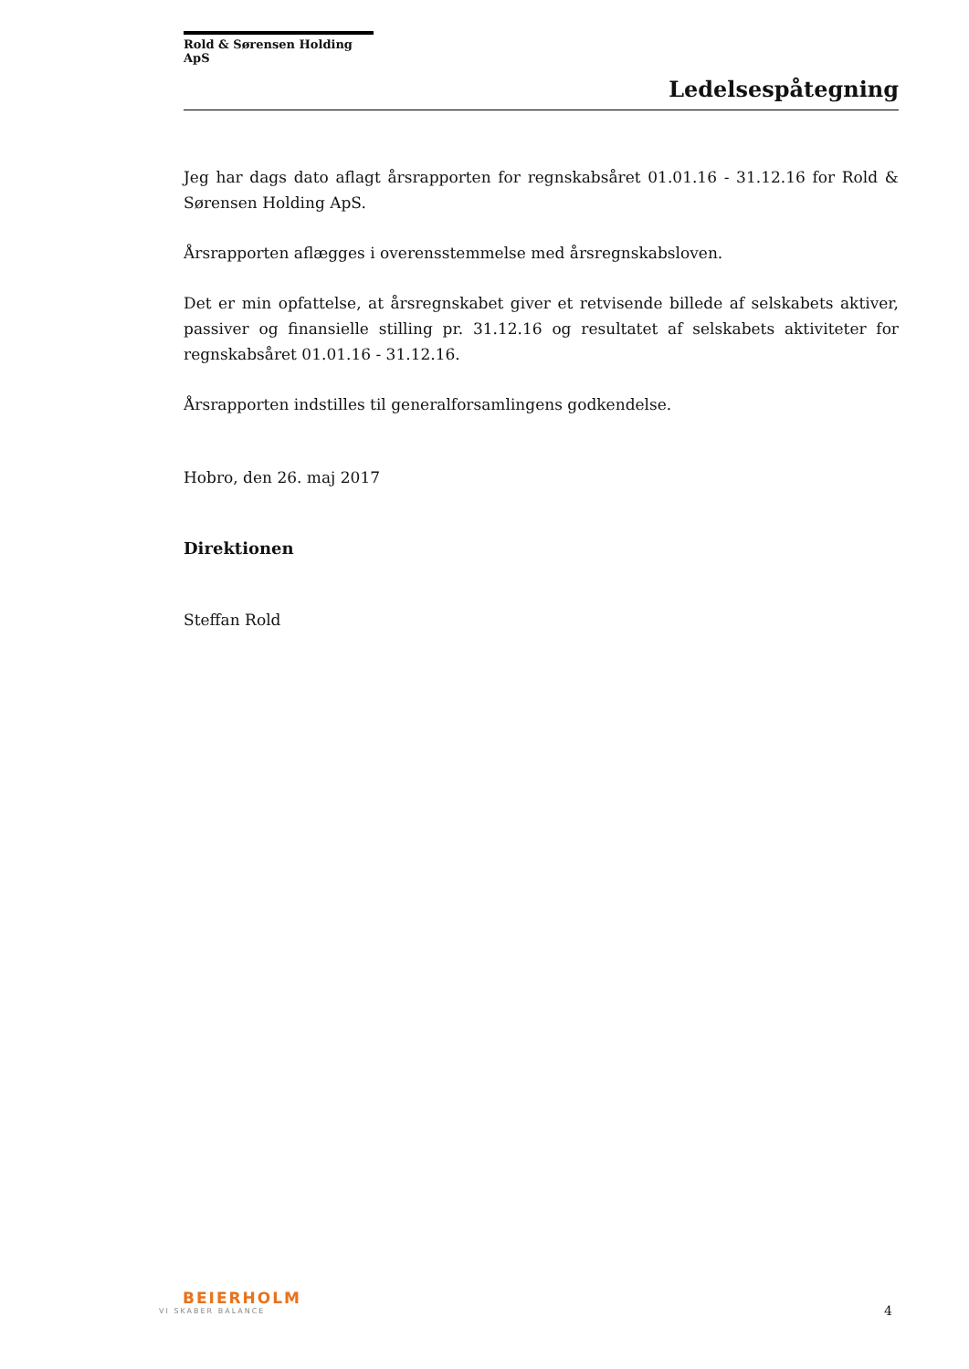Rold & Sørensen Holding ApS
Ledelsespåtegning
Jeg har dags dato aflagt årsrapporten for regnskabsåret 01.01.16 - 31.12.16 for Rold & Sørensen Holding ApS.
Årsrapporten aflægges i overensstemmelse med årsregnskabsloven.
Det er min opfattelse, at årsregnskabet giver et retvisende billede af selskabets aktiver, passiver og finansielle stilling pr. 31.12.16 og resultatet af selskabets aktiviteter for regnskabsåret 01.01.16 - 31.12.16.
Årsrapporten indstilles til generalforsamlingens godkendelse.
Hobro, den 26. maj 2017
Direktionen
Steffan Rold
BEIERHOLM
VI SKABER BALANCE
4